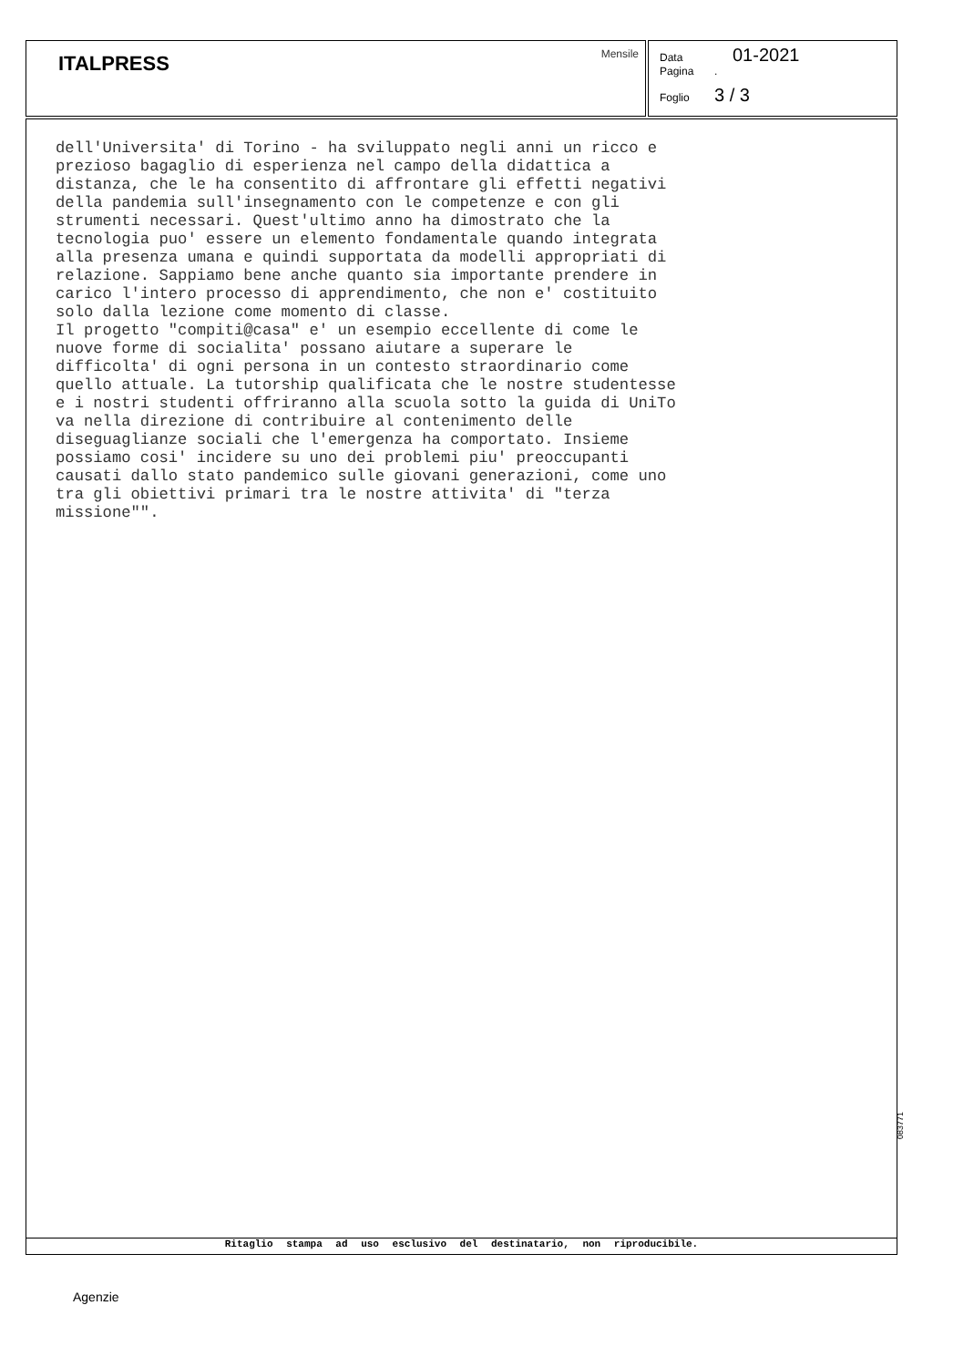ITALPRESS Mensile
Data 01-2021
Pagina.
Foglio 3 / 3
dell'Universita' di Torino - ha sviluppato negli anni un ricco e prezioso bagaglio di esperienza nel campo della didattica a distanza, che le ha consentito di affrontare gli effetti negativi della pandemia sull'insegnamento con le competenze e con gli strumenti necessari. Quest'ultimo anno ha dimostrato che la tecnologia puo' essere un elemento fondamentale quando integrata alla presenza umana e quindi supportata da modelli appropriati di relazione. Sappiamo bene anche quanto sia importante prendere in carico l'intero processo di apprendimento, che non e' costituito solo dalla lezione come momento di classe. Il progetto "compiti@casa" e' un esempio eccellente di come le nuove forme di socialita' possano aiutare a superare le difficolta' di ogni persona in un contesto straordinario come quello attuale. La tutorship qualificata che le nostre studentesse e i nostri studenti offriranno alla scuola sotto la guida di UniTo va nella direzione di contribuire al contenimento delle diseguaglianze sociali che l'emergenza ha comportato. Insieme possiamo cosi' incidere su uno dei problemi piu' preoccupanti causati dallo stato pandemico sulle giovani generazioni, come uno tra gli obiettivi primari tra le nostre attivita' di "terza missione"".
Ritaglio stampa ad uso esclusivo del destinatario, non riproducibile.
083771
Agenzie